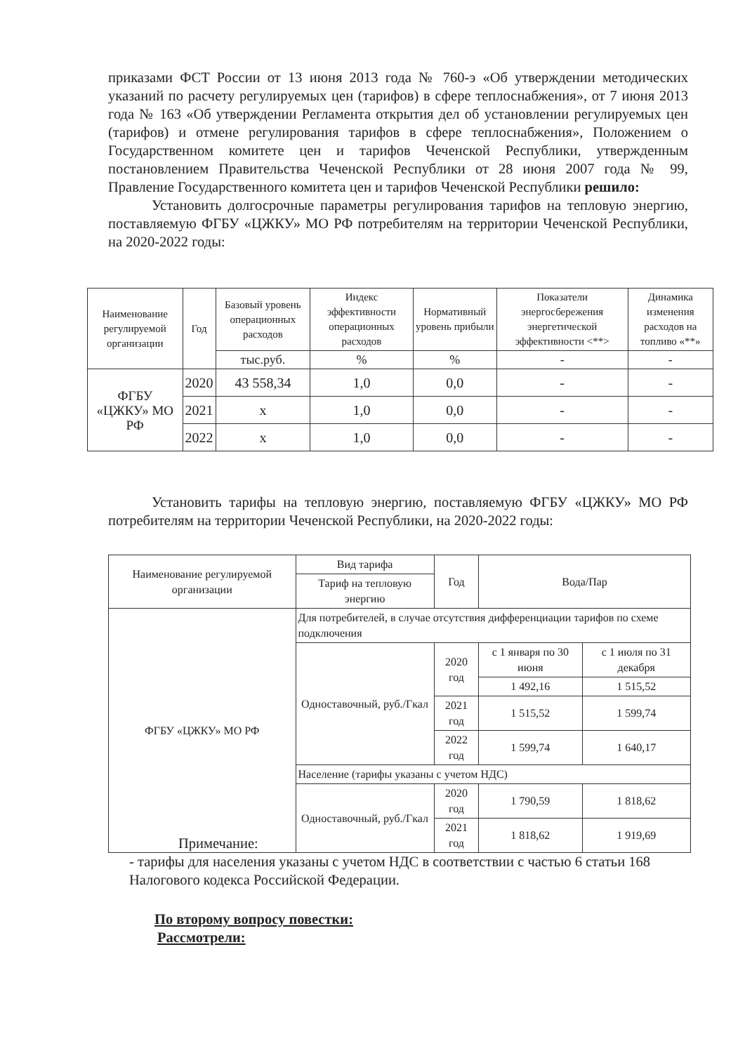приказами ФСТ России от 13 июня 2013 года № 760-э «Об утверждении методических указаний по расчету регулируемых цен (тарифов) в сфере теплоснабжения», от 7 июня 2013 года № 163 «Об утверждении Регламента открытия дел об установлении регулируемых цен (тарифов) и отмене регулирования тарифов в сфере теплоснабжения», Положением о Государственном комитете цен и тарифов Чеченской Республики, утвержденным постановлением Правительства Чеченской Республики от 28 июня 2007 года № 99, Правление Государственного комитета цен и тарифов Чеченской Республики решило:
Установить долгосрочные параметры регулирования тарифов на тепловую энергию, поставляемую ФГБУ «ЦЖКУ» МО РФ потребителям на территории Чеченской Республики, на 2020-2022 годы:
| Наименование регулируемой организации | Год | Базовый уровень операционных расходов | Индекс эффективности операционных расходов | Нормативный уровень прибыли | Показатели энергосбережения энергетической эффективности <**> | Динамика изменения расходов на топливо «**» |
| --- | --- | --- | --- | --- | --- | --- |
| | | тыс.руб. | % | % | - | - |
| ФГБУ «ЦЖКУ» МО РФ | 2020 | 43 558,34 | 1,0 | 0,0 | - | - |
| | 2021 | x | 1,0 | 0,0 | - | - |
| | 2022 | x | 1,0 | 0,0 | - | - |
Установить тарифы на тепловую энергию, поставляемую ФГБУ «ЦЖКУ» МО РФ потребителям на территории Чеченской Республики, на 2020-2022 годы:
| Наименование регулируемой организации | Вид тарифа | Год | Вода/Пар | |
| --- | --- | --- | --- | --- |
| | Тариф на тепловую энергию | | | |
| ФГБУ «ЦЖКУ» МО РФ | Для потребителей, в случае отсутствия дифференциации тарифов по схеме подключения | | | |
| | Одноставочный, руб./Гкал | 2020 год | с 1 января по 30 июня | с 1 июля по 31 декабря |
| | | | 1 492,16 | 1 515,52 |
| | | 2021 год | 1 515,52 | 1 599,74 |
| | | 2022 год | 1 599,74 | 1 640,17 |
| | Население (тарифы указаны с учетом НДС) | | | |
| | Одноставочный, руб./Гкал | 2020 год | 1 790,59 | 1 818,62 |
| | | 2021 год | 1 818,62 | 1 919,69 |
Примечание:
- тарифы для населения указаны с учетом НДС в соответствии с частью 6 статьи 168 Налогового кодекса Российской Федерации.
По второму вопросу повестки:
Рассмотрели: